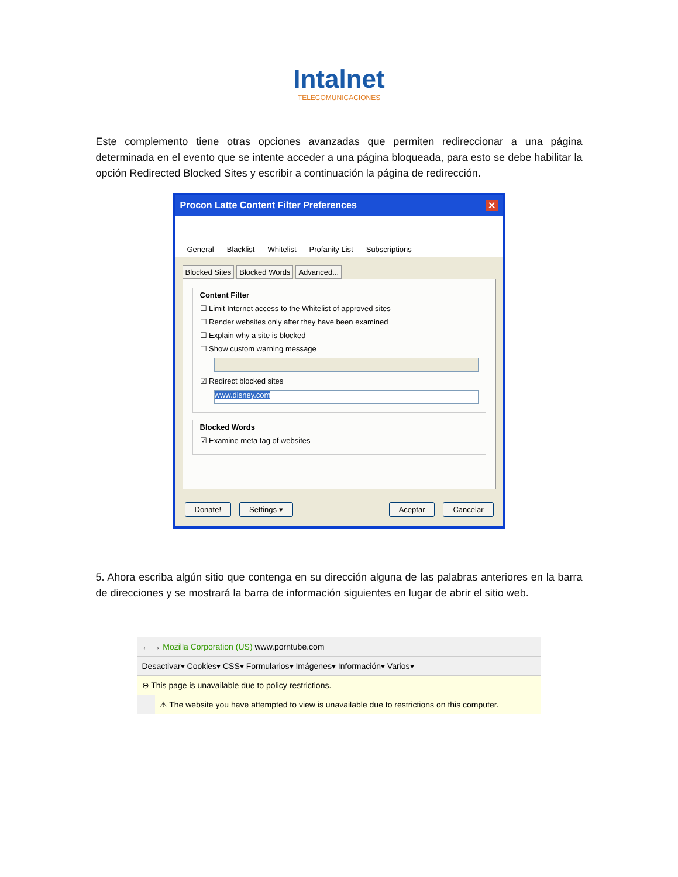Intalnet
TELECOMUNICACIONES
Este complemento tiene otras opciones avanzadas que permiten redireccionar a una página determinada en el evento que se intente acceder a una página bloqueada, para esto se debe habilitar la opción Redirected Blocked Sites y escribir a continuación la página de redirección.
Procon Latte Content Filter Preferences ✕
General Blacklist Whitelist Profanity List Subscriptions
Blocked Sites Blocked Words Advanced...
Content Filter
☐ Limit Internet access to the Whitelist of approved sites
☐ Render websites only after they have been examined
☐ Explain why a site is blocked
☐ Show custom warning message
☑ Redirect blocked sites
www.disney.com
Blocked Words
☑ Examine meta tag of websites
Donate! Settings ▾ Aceptar Cancelar
5. Ahora escriba algún sitio que contenga en su dirección alguna de las palabras anteriores en la barra de direcciones y se mostrará la barra de información siguientes en lugar de abrir el sitio web.
← → Mozilla Corporation (US) www.porntube.com
Desactivar▾ Cookies▾ CSS▾ Formularios▾ Imágenes▾ Información▾ Varios▾
⊖ This page is unavailable due to policy restrictions.
⚠ The website you have attempted to view is unavailable due to restrictions on this computer.